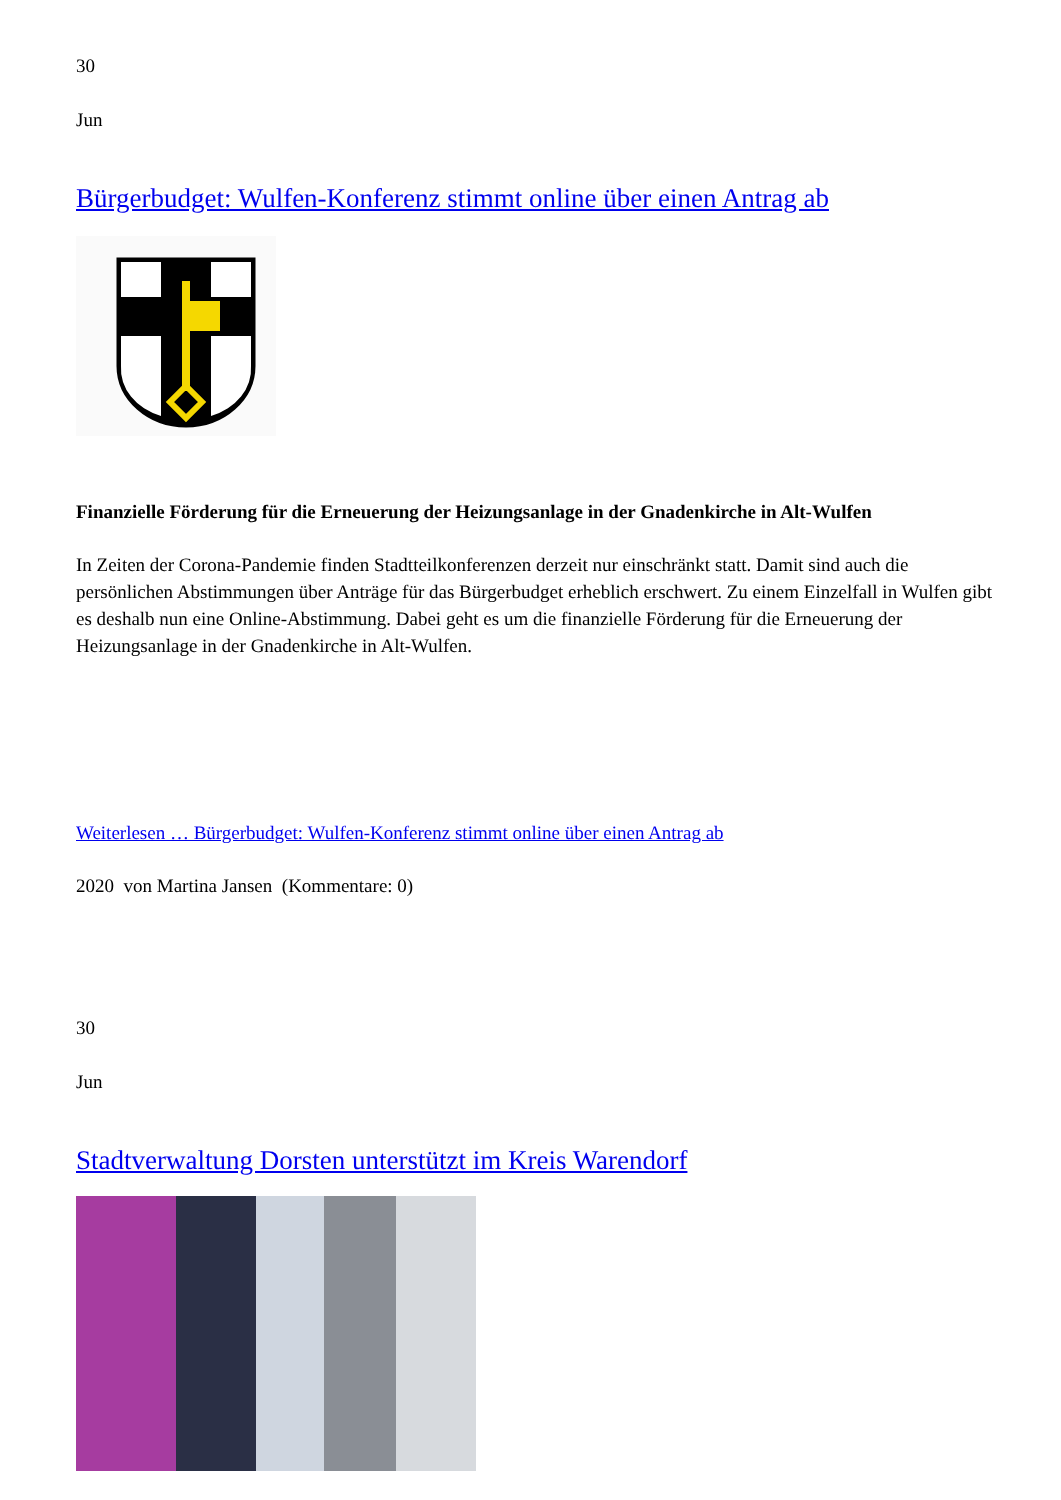30
Jun
Bürgerbudget: Wulfen-Konferenz stimmt online über einen Antrag ab
Finanzielle Förderung für die Erneuerung der Heizungsanlage in der Gnadenkirche in Alt-Wulfen
In Zeiten der Corona-Pandemie finden Stadtteilkonferenzen derzeit nur einschränkt statt. Damit sind auch die persönlichen Abstimmungen über Anträge für das Bürgerbudget erheblich erschwert. Zu einem Einzelfall in Wulfen gibt es deshalb nun eine Online-Abstimmung. Dabei geht es um die finanzielle Förderung für die Erneuerung der Heizungsanlage in der Gnadenkirche in Alt-Wulfen.
Weiterlesen … Bürgerbudget: Wulfen-Konferenz stimmt online über einen Antrag ab
2020 von Martina Jansen (Kommentare: 0)
30
Jun
Stadtverwaltung Dorsten unterstützt im Kreis Warendorf